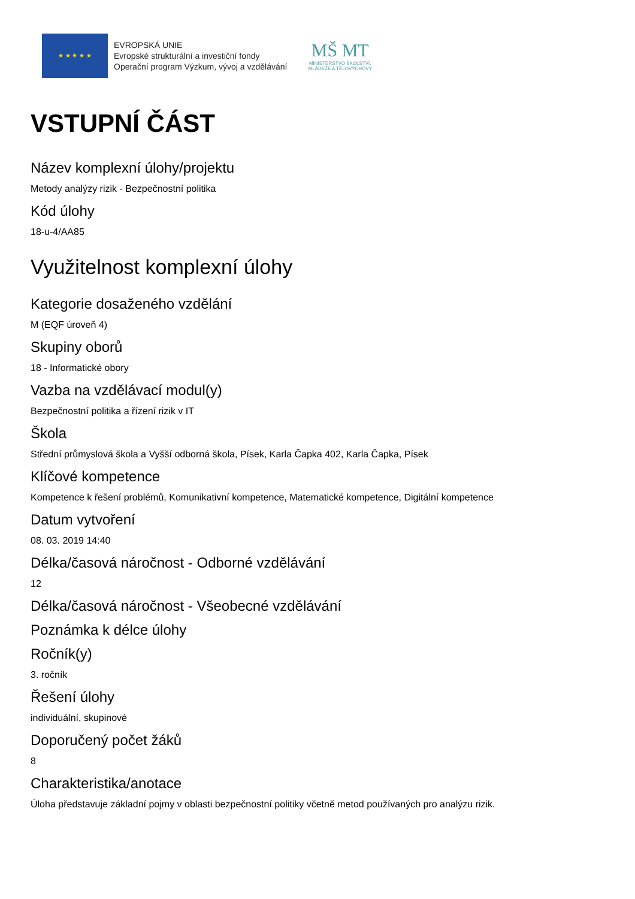★ ★ ★ ★ ★
EVROPSKÁ UNIE
Evropské strukturální a investiční fondy
Operační program Výzkum, vývoj a vzdělávání
MŠ MT
MINISTERSTVO ŠKOLSTVÍ,
MLÁDEŽE A TĚLOVÝCHOVY
VSTUPNÍ ČÁST
Název komplexní úlohy/projektu
Metody analýzy rizik - Bezpečnostní politika
Kód úlohy
18-u-4/AA85
Využitelnost komplexní úlohy
Kategorie dosaženého vzdělání
M (EQF úroveň 4)
Skupiny oborů
18 - Informatické obory
Vazba na vzdělávací modul(y)
Bezpečnostní politika a řízení rizik v IT
Škola
Střední průmyslová škola a Vyšší odborná škola, Písek, Karla Čapka 402, Karla Čapka, Písek
Klíčové kompetence
Kompetence k řešení problémů, Komunikativní kompetence, Matematické kompetence, Digitální kompetence
Datum vytvoření
08. 03. 2019 14:40
Délka/časová náročnost - Odborné vzdělávání
12
Délka/časová náročnost - Všeobecné vzdělávání
Poznámka k délce úlohy
Ročník(y)
3. ročník
Řešení úlohy
individuální, skupinové
Doporučený počet žáků
8
Charakteristika/anotace
Úloha představuje základní pojmy v oblasti bezpečnostní politiky včetně metod používaných pro analýzu rizik.